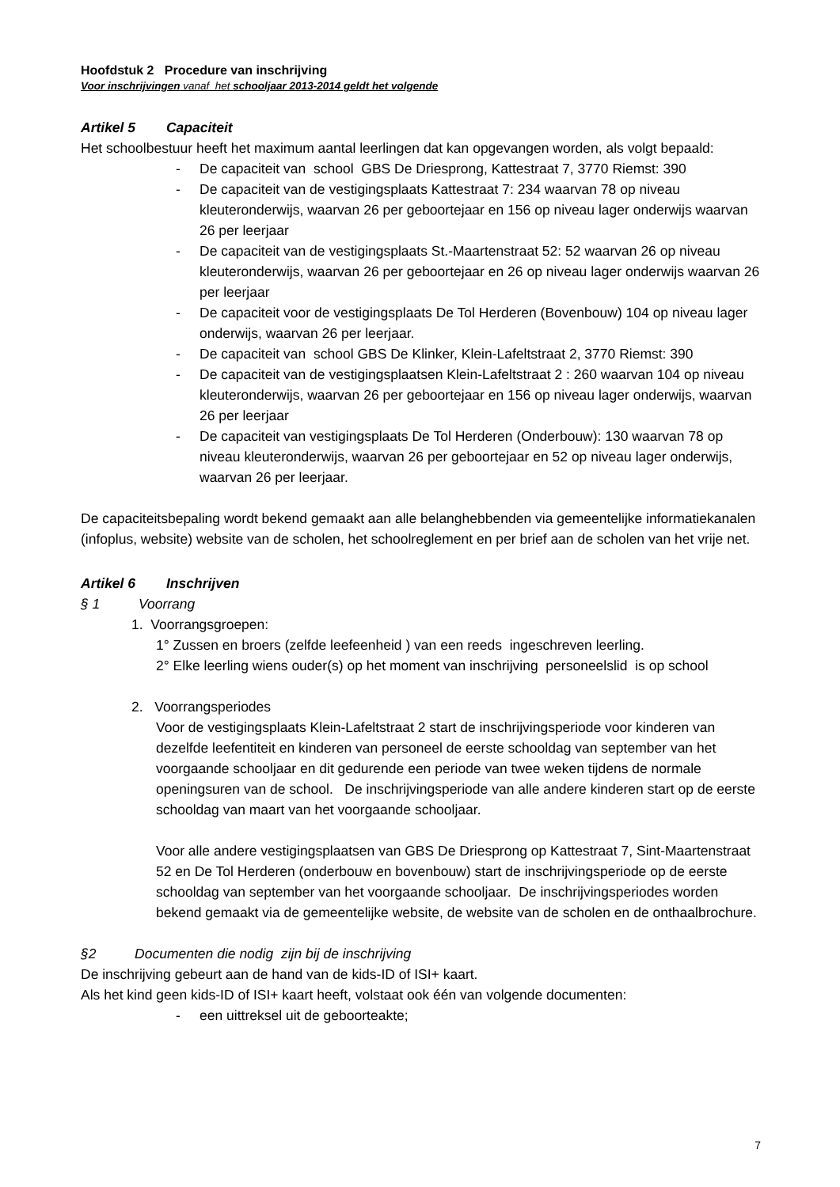Hoofdstuk 2 Procedure van inschrijving
Voor inschrijvingen vanaf het schooljaar 2013-2014 geldt het volgende
Artikel 5 Capaciteit
Het schoolbestuur heeft het maximum aantal leerlingen dat kan opgevangen worden, als volgt bepaald:
- De capaciteit van school GBS De Driesprong, Kattestraat 7, 3770 Riemst: 390
- De capaciteit van de vestigingsplaats Kattestraat 7: 234 waarvan 78 op niveau kleuteronderwijs, waarvan 26 per geboortejaar en 156 op niveau lager onderwijs waarvan 26 per leerjaar
- De capaciteit van de vestigingsplaats St.-Maartenstraat 52: 52 waarvan 26 op niveau kleuteronderwijs, waarvan 26 per geboortejaar en 26 op niveau lager onderwijs waarvan 26 per leerjaar
- De capaciteit voor de vestigingsplaats De Tol Herderen (Bovenbouw) 104 op niveau lager onderwijs, waarvan 26 per leerjaar.
- De capaciteit van school GBS De Klinker, Klein-Lafeltstraat 2, 3770 Riemst: 390
- De capaciteit van de vestigingsplaatsen Klein-Lafeltstraat 2 : 260 waarvan 104 op niveau kleuteronderwijs, waarvan 26 per geboortejaar en 156 op niveau lager onderwijs, waarvan 26 per leerjaar
- De capaciteit van vestigingsplaats De Tol Herderen (Onderbouw): 130 waarvan 78 op niveau kleuteronderwijs, waarvan 26 per geboortejaar en 52 op niveau lager onderwijs, waarvan 26 per leerjaar.
De capaciteitsbepaling wordt bekend gemaakt aan alle belanghebbenden via gemeentelijke informatiekanalen (infoplus, website) website van de scholen, het schoolreglement en per brief aan de scholen van het vrije net.
Artikel 6 Inschrijven
§ 1 Voorrang
1. Voorrangsgroepen:
1° Zussen en broers (zelfde leefeenheid ) van een reeds ingeschreven leerling.
2° Elke leerling wiens ouder(s) op het moment van inschrijving personeelslid is op school
2. Voorrangsperiodes
Voor de vestigingsplaats Klein-Lafeltstraat 2 start de inschrijvingsperiode voor kinderen van dezelfde leefentiteit en kinderen van personeel de eerste schooldag van september van het voorgaande schooljaar en dit gedurende een periode van twee weken tijdens de normale openingsuren van de school. De inschrijvingsperiode van alle andere kinderen start op de eerste schooldag van maart van het voorgaande schooljaar.
Voor alle andere vestigingsplaatsen van GBS De Driesprong op Kattestraat 7, Sint-Maartenstraat 52 en De Tol Herderen (onderbouw en bovenbouw) start de inschrijvingsperiode op de eerste schooldag van september van het voorgaande schooljaar. De inschrijvingsperiodes worden bekend gemaakt via de gemeentelijke website, de website van de scholen en de onthaalbrochure.
§2 Documenten die nodig zijn bij de inschrijving
De inschrijving gebeurt aan de hand van de kids-ID of ISI+ kaart.
Als het kind geen kids-ID of ISI+ kaart heeft, volstaat ook één van volgende documenten:
- een uittreksel uit de geboorteakte;
7